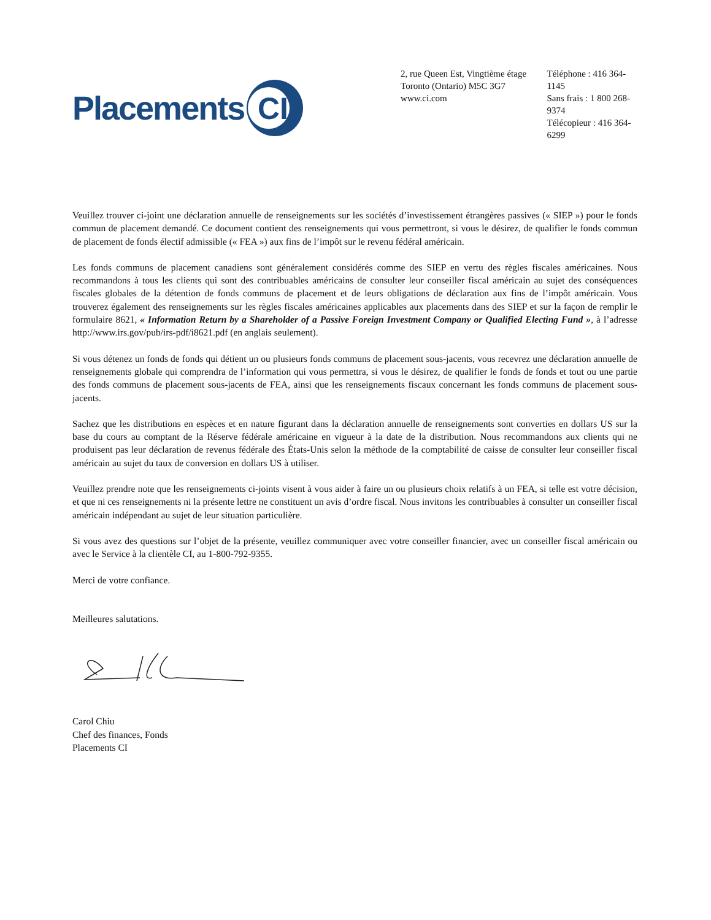Placements
CI
2, rue Queen Est, Vingtième étage
Toronto (Ontario) M5C 3G7
www.ci.com
Téléphone : 416 364-1145
Sans frais : 1 800 268-9374
Télécopieur : 416 364-6299
Veuillez trouver ci-joint une déclaration annuelle de renseignements sur les sociétés d’investissement étrangères passives (« SIEP ») pour le fonds commun de placement demandé. Ce document contient des renseignements qui vous permettront, si vous le désirez, de qualifier le fonds commun de placement de fonds électif admissible (« FEA ») aux fins de l’impôt sur le revenu fédéral américain.
Les fonds communs de placement canadiens sont généralement considérés comme des SIEP en vertu des règles fiscales américaines. Nous recommandons à tous les clients qui sont des contribuables américains de consulter leur conseiller fiscal américain au sujet des conséquences fiscales globales de la détention de fonds communs de placement et de leurs obligations de déclaration aux fins de l’impôt américain. Vous trouverez également des renseignements sur les règles fiscales américaines applicables aux placements dans des SIEP et sur la façon de remplir le formulaire 8621, « Information Return by a Shareholder of a Passive Foreign Investment Company or Qualified Electing Fund », à l’adresse http://www.irs.gov/pub/irs-pdf/i8621.pdf (en anglais seulement).
Si vous détenez un fonds de fonds qui détient un ou plusieurs fonds communs de placement sous-jacents, vous recevrez une déclaration annuelle de renseignements globale qui comprendra de l’information qui vous permettra, si vous le désirez, de qualifier le fonds de fonds et tout ou une partie des fonds communs de placement sous-jacents de FEA, ainsi que les renseignements fiscaux concernant les fonds communs de placement sous-jacents.
Sachez que les distributions en espèces et en nature figurant dans la déclaration annuelle de renseignements sont converties en dollars US sur la base du cours au comptant de la Réserve fédérale américaine en vigueur à la date de la distribution. Nous recommandons aux clients qui ne produisent pas leur déclaration de revenus fédérale des États-Unis selon la méthode de la comptabilité de caisse de consulter leur conseiller fiscal américain au sujet du taux de conversion en dollars US à utiliser.
Veuillez prendre note que les renseignements ci-joints visent à vous aider à faire un ou plusieurs choix relatifs à un FEA, si telle est votre décision, et que ni ces renseignements ni la présente lettre ne constituent un avis d’ordre fiscal. Nous invitons les contribuables à consulter un conseiller fiscal américain indépendant au sujet de leur situation particulière.
Si vous avez des questions sur l’objet de la présente, veuillez communiquer avec votre conseiller financier, avec un conseiller fiscal américain ou avec le Service à la clientèle CI, au 1-800-792-9355.
Merci de votre confiance.
Meilleures salutations.
Carol Chiu
Chef des finances, Fonds
Placements CI